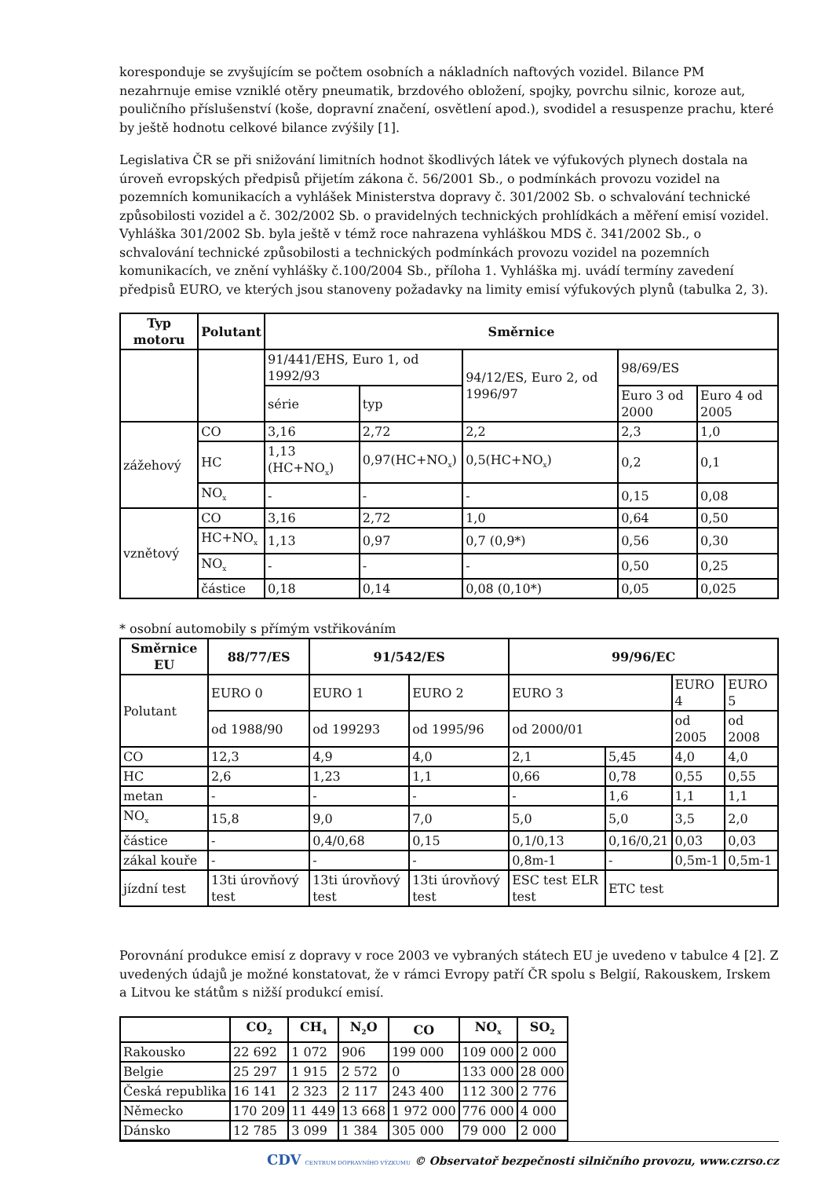koresponduje se zvyšujícím se počtem osobních a nákladních naftových vozidel. Bilance PM nezahrnuje emise vzniklé otěry pneumatik, brzdového obložení, spojky, povrchu silnic, koroze aut, pouličního příslušenství (koše, dopravní značení, osvětlení apod.), svodidel a resuspenze prachu, které by ještě hodnotu celkové bilance zvýšily [1].
Legislativa ČR se při snižování limitních hodnot škodlivých látek ve výfukových plynech dostala na úroveň evropských předpisů přijetím zákona č. 56/2001 Sb., o podmínkách provozu vozidel na pozemních komunikacích a vyhlášek Ministerstva dopravy č. 301/2002 Sb. o schvalování technické způsobilosti vozidel a č. 302/2002 Sb. o pravidelných technických prohlídkách a měření emisí vozidel. Vyhláška 301/2002 Sb. byla ještě v témž roce nahrazena vyhláškou MDS č. 341/2002 Sb., o schvalování technické způsobilosti a technických podmínkách provozu vozidel na pozemních komunikacích, ve znění vyhlášky č.100/2004 Sb., příloha 1. Vyhláška mj. uvádí termíny zavedení předpisů EURO, ve kterých jsou stanoveny požadavky na limity emisí výfukových plynů (tabulka 2, 3).
| Typ motoru | Polutant | Směrnice | | | | |
| --- | --- | --- | --- | --- | --- | --- |
| | | 91/441/EHS, Euro 1, od 1992/93 | | 94/12/ES, Euro 2, od 1996/97 | 98/69/ES | |
| | | série | typ | | Euro 3 od 2000 | Euro 4 od 2005 |
| zážehový | CO | 3,16 | 2,72 | 2,2 | 2,3 | 1,0 |
| | HC | 1,13 (HC+NO<sub>x</sub>) | 0,97(HC+NO<sub>x</sub>) | 0,5(HC+NO<sub>x</sub>) | 0,2 | 0,1 |
| | NO<sub>x</sub> | - | - | - | 0,15 | 0,08 |
| vznětový | CO | 3,16 | 2,72 | 1,0 | 0,64 | 0,50 |
| | HC+NO<sub>x</sub> | 1,13 | 0,97 | 0,7 (0,9*) | 0,56 | 0,30 |
| | NO<sub>x</sub> | - | - | - | 0,50 | 0,25 |
| | částice | 0,18 | 0,14 | 0,08 (0,10*) | 0,05 | 0,025 |
* osobní automobily s přímým vstřikováním
| Směrnice EU | 88/77/ES | 91/542/ES | | 99/96/EC | | | |
| --- | --- | --- | --- | --- | --- | --- | --- |
| Polutant | EURO 0 | EURO 1 | EURO 2 | EURO 3 | | EURO 4 | EURO 5 |
| | od 1988/90 | od 199293 | od 1995/96 | od 2000/01 | | od 2005 | od 2008 |
| CO | 12,3 | 4,9 | 4,0 | 2,1 | 5,45 | 4,0 | 4,0 |
| HC | 2,6 | 1,23 | 1,1 | 0,66 | 0,78 | 0,55 | 0,55 |
| metan | - | - | - | - | 1,6 | 1,1 | 1,1 |
| NO<sub>x</sub> | 15,8 | 9,0 | 7,0 | 5,0 | 5,0 | 3,5 | 2,0 |
| částice | - | 0,4/0,68 | 0,15 | 0,1/0,13 | 0,16/0,21 | 0,03 | 0,03 |
| zákal kouře | - | - | - | 0,8m-1 | - | 0,5m-1 | 0,5m-1 |
| jízdní test | 13ti úrovňový test | 13ti úrovňový test | 13ti úrovňový test | ESC test ELR test | ETC test | | |
Porovnání produkce emisí z dopravy v roce 2003 ve vybraných státech EU je uvedeno v tabulce 4 [2]. Z uvedených údajů je možné konstatovat, že v rámci Evropy patří ČR spolu s Belgií, Rakouskem, Irskem a Litvou ke státům s nižší produkcí emisí.
| | CO<sub>2</sub> | CH<sub>4</sub> | N<sub>2</sub>O | CO | NO<sub>x</sub> | SO<sub>2</sub> |
| --- | --- | --- | --- | --- | --- | --- |
| Rakousko | 22 692 | 1 072 | 906 | 199 000 | 109 000 | 2 000 |
| Belgie | 25 297 | 1 915 | 2 572 | 0 | 133 000 | 28 000 |
| Česká republika | 16 141 | 2 323 | 2 117 | 243 400 | 112 300 | 2 776 |
| Německo | 170 209 | 11 449 | 13 668 | 1 972 000 | 776 000 | 4 000 |
| Dánsko | 12 785 | 3 099 | 1 384 | 305 000 | 79 000 | 2 000 |
CDV CENTRUM DOPRAVNÍHO VÝZKUMU © Observatoř bezpečnosti silničního provozu, www.czrso.cz